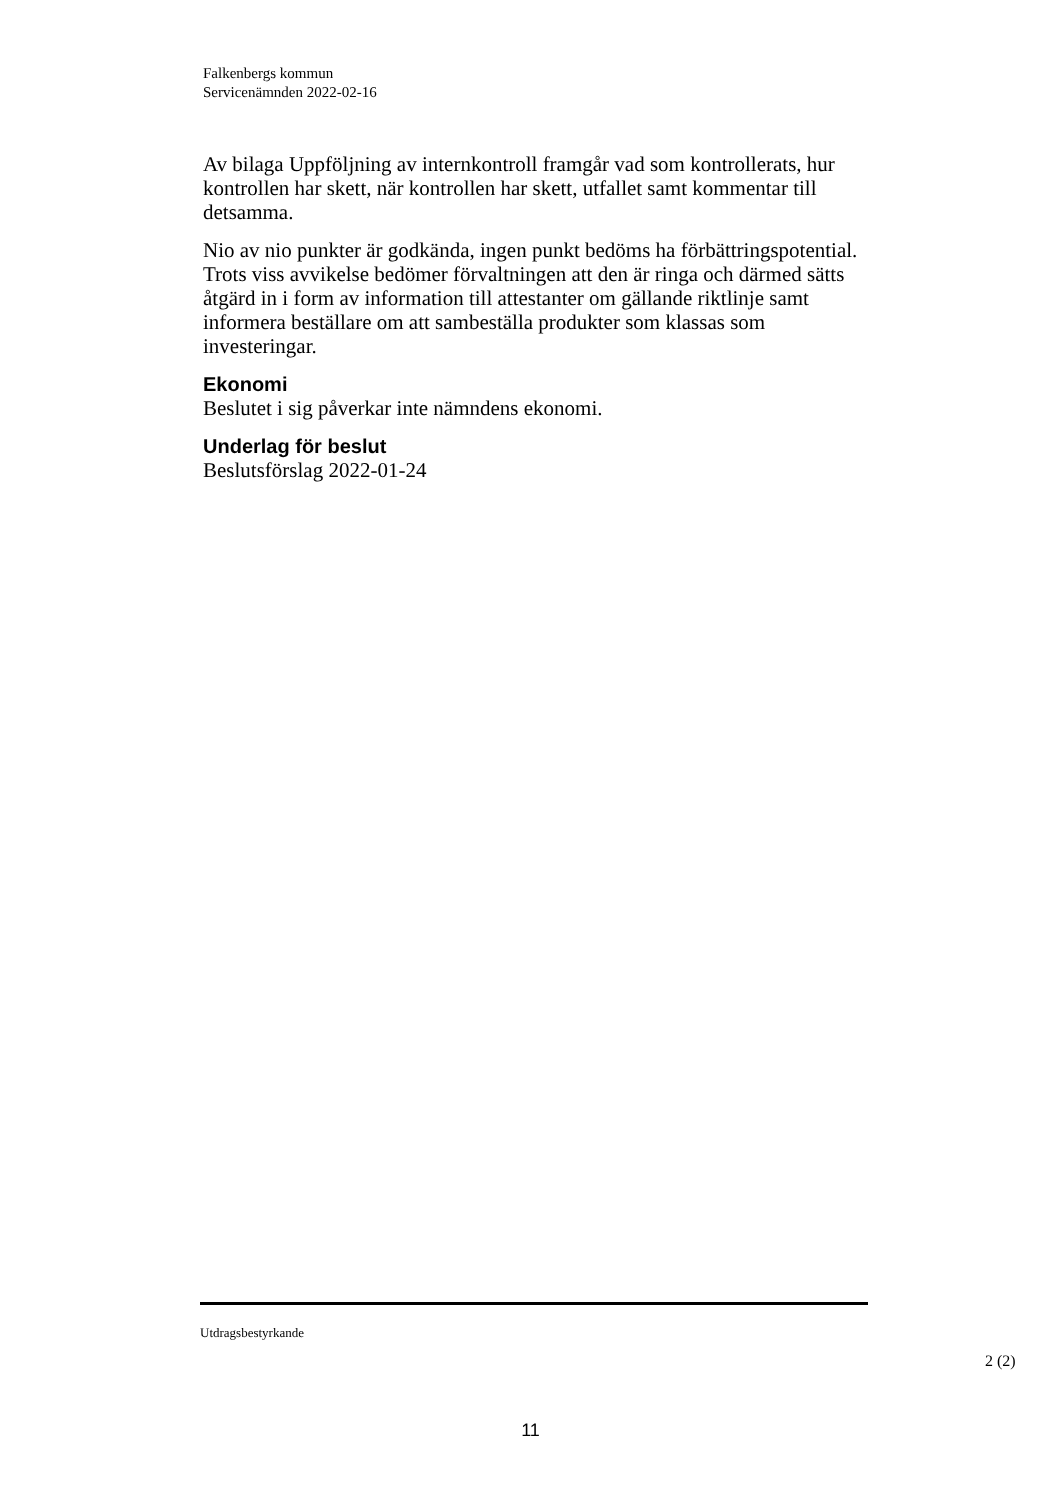Falkenbergs kommun
Servicenämnden 2022-02-16
Av bilaga Uppföljning av internkontroll framgår vad som kontrollerats, hur kontrollen har skett, när kontrollen har skett, utfallet samt kommentar till detsamma.
Nio av nio punkter är godkända, ingen punkt bedöms ha förbättringspotential. Trots viss avvikelse bedömer förvaltningen att den är ringa och därmed sätts åtgärd in i form av information till attestanter om gällande riktlinje samt informera beställare om att sambeställa produkter som klassas som investeringar.
Ekonomi
Beslutet i sig påverkar inte nämndens ekonomi.
Underlag för beslut
Beslutsförslag 2022-01-24
Utdragsbestyrkande
2 (2)
11